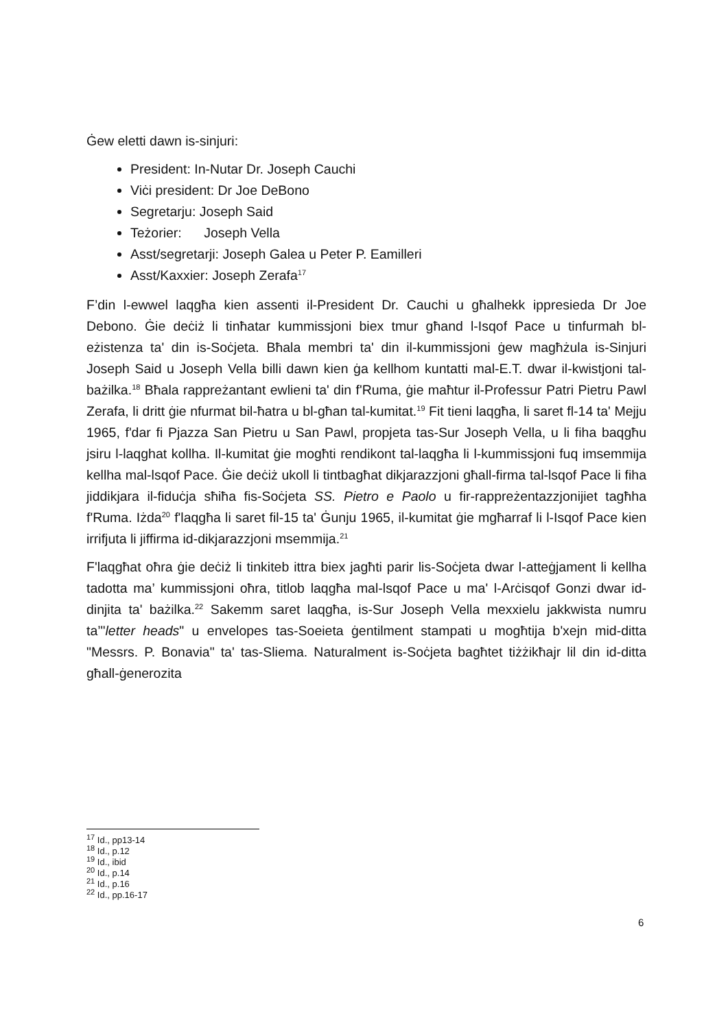Ġew eletti dawn is-sinjuri:
President: In-Nutar Dr. Joseph Cauchi
Viċi president: Dr Joe DeBono
Segretarju: Joseph Said
Teżorier: Joseph Vella
Asst/segretarji: Joseph Galea u Peter P. Eamilleri
Asst/Kaxxier: Joseph Zerafa<sup>17</sup>
F’din l-ewwel laqgħa kien assenti il-President Dr. Cauchi u għalhekk ippresieda Dr Joe Debono. Ġie deċiż li tinħatar kummissjoni biex tmur għand l-Isqof Pace u tinfurmah bl-eżistenza ta' din is-Soċjeta. Bħala membri ta' din il-kummissjoni ġew magħżula is-Sinjuri Joseph Said u Joseph Vella billi dawn kien ġa kellhom kuntatti mal-E.T. dwar il-kwistjoni tal-bażilka.<sup>18</sup> Bħala rappreżantant ewlieni ta' din f'Ruma, ġie maħtur il-Professur Patri Pietru Pawl Zerafa, li dritt ġie nfurmat bil-ħatra u bl-għan tal-kumitat.<sup>19</sup> Fit tieni laqgħa, li saret fl-14 ta' Mejju 1965, f'dar fi Pjazza San Pietru u San Pawl, propjeta tas-Sur Joseph Vella, u li fiha baqgħu jsiru l-laqghat kollha. Il-kumitat ġie mogħti rendikont tal-laqgħa li l-kummissjoni fuq imsemmija kellha mal-lsqof Pace. Ġie deċiż ukoll li tintbagħat dikjarazzjoni għall-firma tal-lsqof Pace li fiha jiddikjara il-fiduċja sħiħa fis-Soċjeta SS. Pietro e Paolo u fir-rappreżentazzjonijiet tagħha f'Ruma. Iżda<sup>20</sup> f'laqgħa li saret fil-15 ta' Ġunju 1965, il-kumitat ġie mgħarraf li l-Isqof Pace kien irrifjuta li jiffirma id-dikjarazzjoni msemmija.<sup>21</sup>
F'laqgħat oħra ġie deċiż li tinkiteb ittra biex jagħti parir lis-Soċjeta dwar l-atteġjament li kellha tadotta ma’ kummissjoni oħra, titlob laqgħa mal-lsqof Pace u ma' l-Arċisqof Gonzi dwar id-dinjita ta' bażilka.<sup>22</sup> Sakemm saret laqgħa, is-Sur Joseph Vella mexxielu jakkwista numru ta’"letter heads" u envelopes tas-Soeieta ġentilment stampati u mogħtija b'xejn mid-ditta "Messrs. P. Bonavia" ta' tas-Sliema. Naturalment is-Soċjeta bagħtet tiżżikħajr lil din id-ditta għall-ġenerozita
<sup>17</sup> Id., pp13-14
<sup>18</sup> Id., p.12
<sup>19</sup> Id., ibid
<sup>20</sup> Id., p.14
<sup>21</sup> Id., p.16
<sup>22</sup> Id., pp.16-17
6